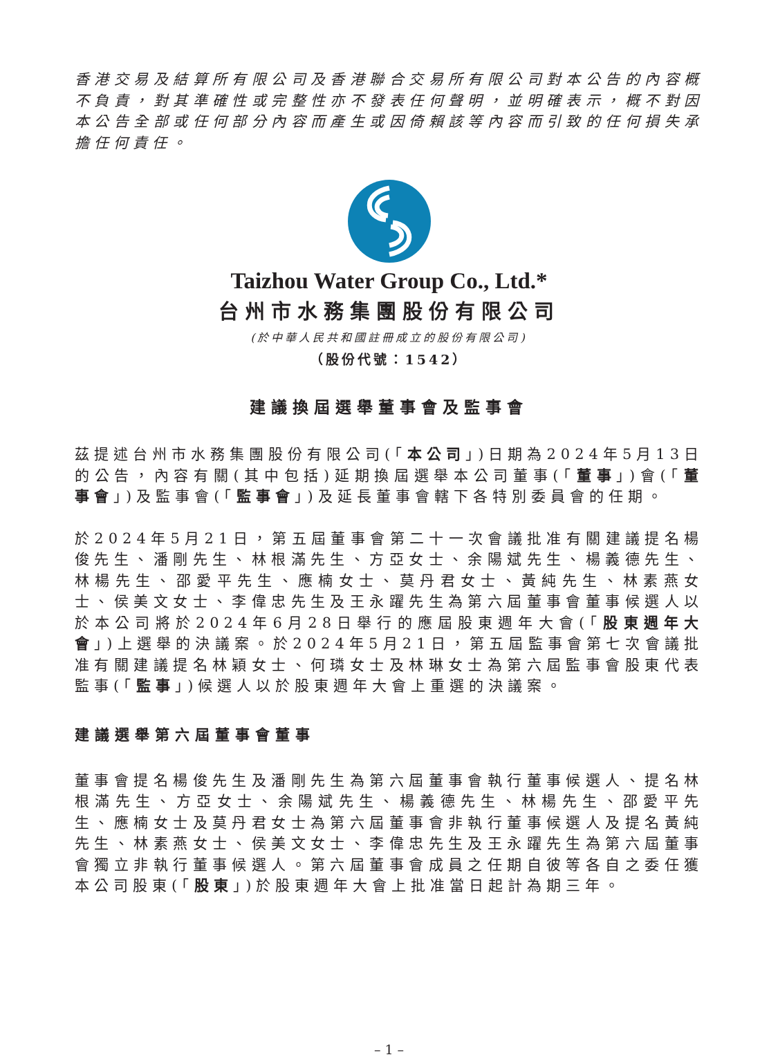香港交易及結算所有限公司及香港聯合交易所有限公司對本公告的內容概不負責，對其準確性或完整性亦不發表任何聲明，並明確表示，概不對因本公告全部或任何部分內容而產生或因倚賴該等內容而引致的任何損失承擔任何責任。
Taizhou Water Group Co., Ltd.*
台州市水務集團股份有限公司
(於中華人民共和國註冊成立的股份有限公司)
（股份代號：1542）
建議換屆選舉董事會及監事會
茲提述台州市水務集團股份有限公司(「本公司」)日期為2024年5月13日的公告，內容有關(其中包括)延期換屆選舉本公司董事(「董事」)會(「董事會」)及監事會(「監事會」)及延長董事會轄下各特別委員會的任期。
於2024年5月21日，第五屆董事會第二十一次會議批准有關建議提名楊俊先生、潘剛先生、林根滿先生、方亞女士、余陽斌先生、楊義德先生、林楊先生、邵愛平先生、應楠女士、莫丹君女士、黃純先生、林素燕女士、侯美文女士、李偉忠先生及王永躍先生為第六屆董事會董事候選人以於本公司將於2024年6月28日舉行的應屆股東週年大會(「股東週年大會」)上選舉的決議案。於2024年5月21日，第五屆監事會第七次會議批准有關建議提名林穎女士、何璘女士及林琳女士為第六屆監事會股東代表監事(「監事」)候選人以於股東週年大會上重選的決議案。
建議選舉第六屆董事會董事
董事會提名楊俊先生及潘剛先生為第六屆董事會執行董事候選人、提名林根滿先生、方亞女士、余陽斌先生、楊義德先生、林楊先生、邵愛平先生、應楠女士及莫丹君女士為第六屆董事會非執行董事候選人及提名黃純先生、林素燕女士、侯美文女士、李偉忠先生及王永躍先生為第六屆董事會獨立非執行董事候選人。第六屆董事會成員之任期自彼等各自之委任獲本公司股東(「股東」)於股東週年大會上批准當日起計為期三年。
– 1 –